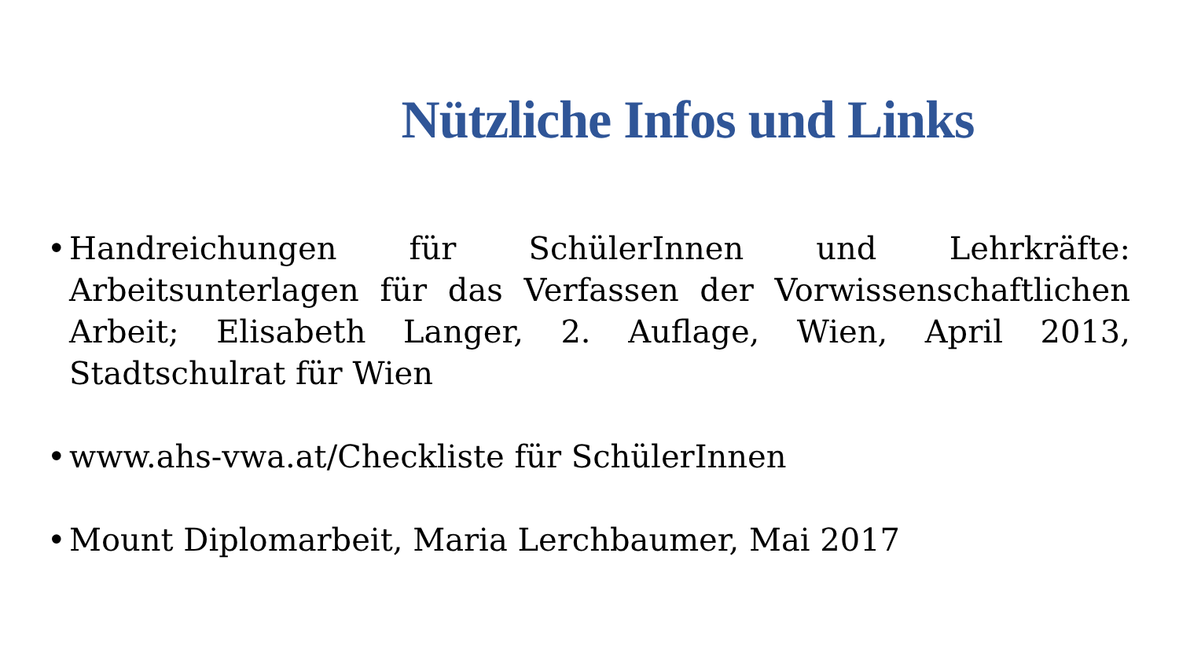Nützliche Infos und Links
• Handreichungen für SchülerInnen und Lehrkräfte: Arbeitsunterlagen für das Verfassen der Vorwissenschaftlichen Arbeit; Elisabeth Langer, 2. Auflage, Wien, April 2013, Stadtschulrat für Wien
• www.ahs-vwa.at/Checkliste für SchülerInnen
• Mount Diplomarbeit, Maria Lerchbaumer, Mai 2017